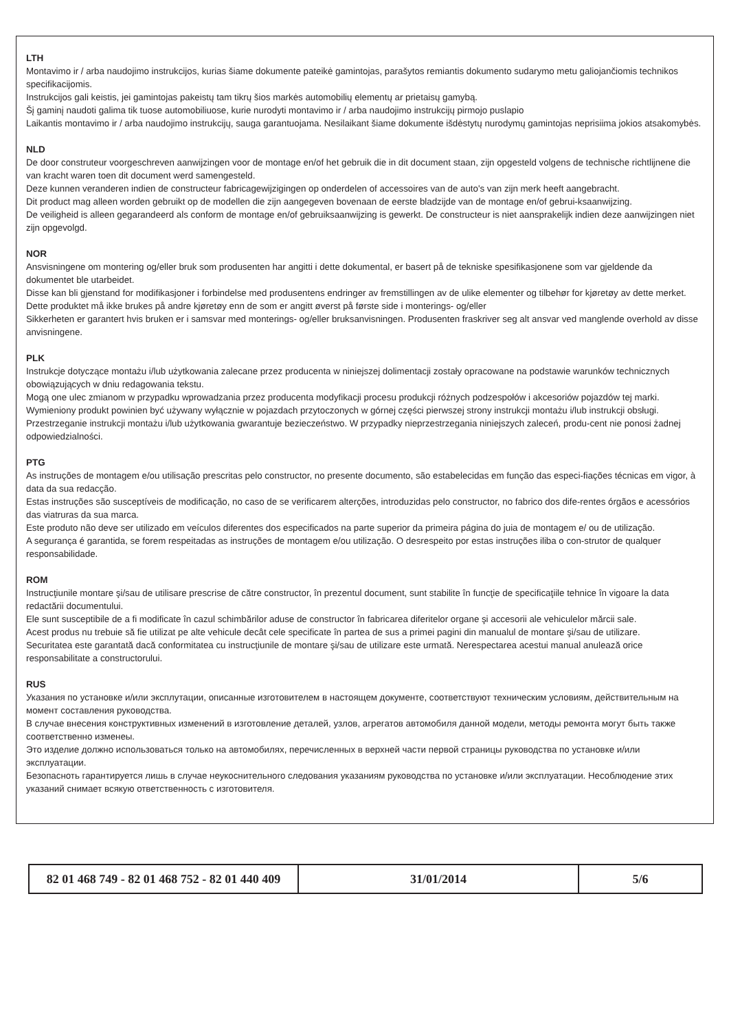LTH
Montavimo ir / arba naudojimo instrukcijos, kurias šiame dokumente pateikė gamintojas, parašytos remiantis dokumento sudarymo metu galiojančiomis technikos specifikacijomis.
Instrukcijos gali keistis, jei gamintojas pakeistų tam tikrų šios markės automobilių elementų ar prietaisų gamybą.
Šį gaminį naudoti galima tik tuose automobiliuose, kurie nurodyti montavimo ir / arba naudojimo instrukcijų pirmojo puslapio
Laikantis montavimo ir / arba naudojimo instrukcijų, sauga garantuojama. Nesilaikant šiame dokumente išdėstytų nurodymų gamintojas neprisiima jokios atsakomybės.
NLD
De door construteur voorgeschreven aanwijzingen voor de montage en/of het gebruik die in dit document staan, zijn opgesteld volgens de technische richtlijnene die van kracht waren toen dit document werd samengesteld.
Deze kunnen veranderen indien de constructeur fabricagewijzigingen op onderdelen of accessoires van de auto's van zijn merk heeft aangebracht.
Dit product mag alleen worden gebruikt op de modellen die zijn aangegeven bovenaan de eerste bladzijde van de montage en/of gebrui-ksaanwijzing.
De veiligheid is alleen gegarandeerd als conform de montage en/of gebruiksaanwijzing is gewerkt. De constructeur is niet aansprakelijk indien deze aanwijzingen niet zijn opgevolgd.
NOR
Ansvisningene om montering og/eller bruk som produsenten har angitti i dette dokumental, er basert på de tekniske spesifikasjonene som var gjeldende da dokumentet ble utarbeidet.
Disse kan bli gjenstand for modifikasjoner i forbindelse med produsentens endringer av fremstillingen av de ulike elementer og tilbehør for kjøretøy av dette merket.
Dette produktet må ikke brukes på andre kjøretøy enn de som er angitt øverst på første side i monterings- og/eller
Sikkerheten er garantert hvis bruken er i samsvar med monterings- og/eller bruksanvisningen. Produsenten fraskriver seg alt ansvar ved manglende overhold av disse anvisningene.
PLK
Instrukcje dotyczące montażu i/lub użytkowania zalecane przez producenta w niniejszej dolimentacji zostały opracowane na podstawie warunków technicznych obowiązujących w dniu redagowania tekstu.
Mogą one ulec zmianom w przypadku wprowadzania przez producenta modyfikacji procesu produkcji różnych podzespołów i akcesoriów pojazdów tej marki.
Wymieniony produkt powinien być używany wyłącznie w pojazdach przytoczonych w górnej części pierwszej strony instrukcji montażu i/lub instrukcji obsługi.
Przestrzeganie instrukcji montażu i/lub użytkowania gwarantuje bezieczeństwo. W przypadky nieprzestrzegania niniejszych zaleceń, produ-cent nie ponosi żadnej odpowiedzialności.
PTG
As instruções de montagem e/ou utilisação prescritas pelo constructor, no presente documento, são estabelecidas em função das especi-fiações técnicas em vigor, à data da sua redacção.
Estas instruções são susceptíveis de modificação, no caso de se verificarem alterções, introduzidas pelo constructor, no fabrico dos dife-rentes órgãos e acessórios das viatruras da sua marca.
Este produto não deve ser utilizado em veículos diferentes dos especificados na parte superior da primeira página do juia de montagem e/ ou de utilização.
A segurança é garantida, se forem respeitadas as instruções de montagem e/ou utilização. O desrespeito por estas instruções iliba o con-strutor de qualquer responsabilidade.
ROM
Instrucţiunile montare şi/sau de utilisare prescrise de către constructor, în prezentul document, sunt stabilite în funcţie de specificaţiile tehnice în vigoare la data redactării documentului.
Ele sunt susceptibile de a fi modificate în cazul schimbărilor aduse de constructor în fabricarea diferitelor organe şi accesorii ale vehiculelor mărcii sale.
Acest produs nu trebuie să fie utilizat pe alte vehicule decât cele specificate în partea de sus a primei pagini din manualul de montare şi/sau de utilizare.
Securitatea este garantată dacă conformitatea cu instrucţiunile de montare şi/sau de utilizare este urmată. Nerespectarea acestui manual anulează orice responsabilitate a constructorului.
RUS
Указания по установке и/или эксплутации, описанные изготовителем в настоящем документе, соответствуют техническим условиям, действительным на момент составления руководства.
В случае внесения конструктивных изменений в изготовление деталей, узлов, агрегатов автомобиля данной модели, методы ремонта могут быть также соответственно изменеы.
Это изделие должно использоваться только на автомобилях, перечисленных в верхней части первой страницы руководства по установке и/или эксплуатации.
Безопасноть гарантируется лишь в случае неукоснительного следования указаниям руководства по установке и/или эксплуатации. Несоблюдение этих указаний снимает всякую ответственность с изготовителя.
| 82 01 468 749 - 82 01 468 752 - 82 01 440 409 | 31/01/2014 | 5/6 |